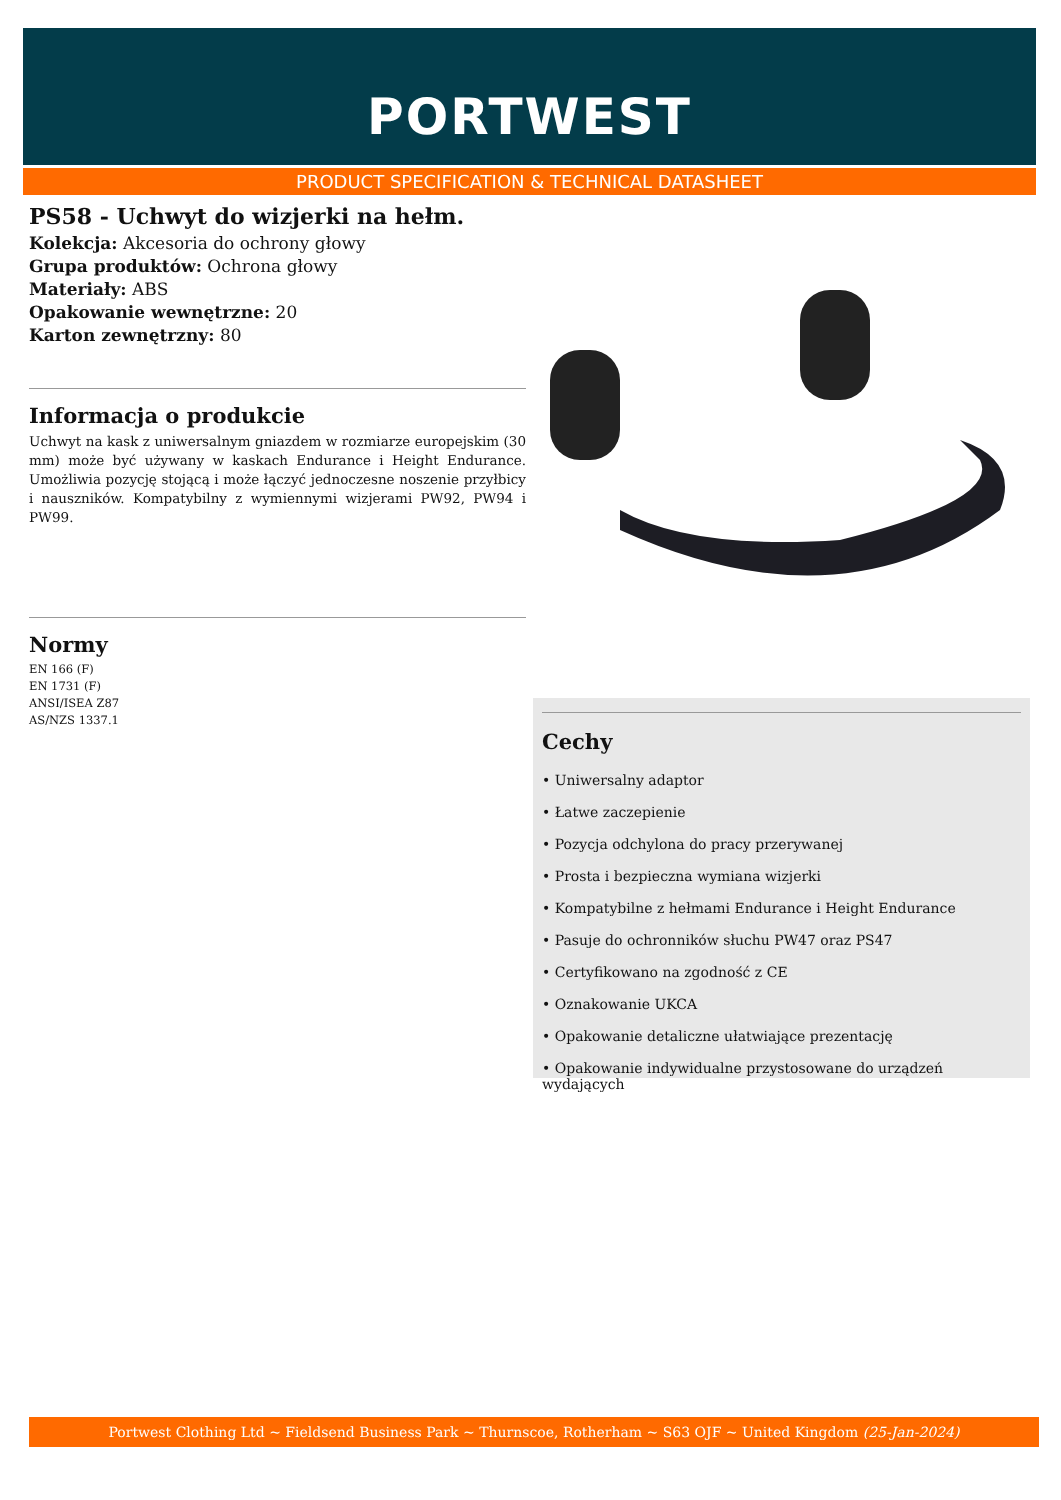PORTWEST
PRODUCT SPECIFICATION & TECHNICAL DATASHEET
PS58 - Uchwyt do wizjerki na hełm.
Kolekcja: Akcesoria do ochrony głowy
Grupa produktów: Ochrona głowy
Materiały: ABS
Opakowanie wewnętrzne: 20
Karton zewnętrzny: 80
Informacja o produkcie
Uchwyt na kask z uniwersalnym gniazdem w rozmiarze europejskim (30 mm) może być używany w kaskach Endurance i Height Endurance. Umożliwia pozycję stojącą i może łączyć jednoczesne noszenie przyłbicy i nauszników. Kompatybilny z wymiennymi wizjerami PW92, PW94 i PW99.
Normy
EN 166 (F)
EN 1731 (F)
ANSI/ISEA Z87
AS/NZS 1337.1
Cechy
• Uniwersalny adaptor
• Łatwe zaczepienie
• Pozycja odchylona do pracy przerywanej
• Prosta i bezpieczna wymiana wizjerki
• Kompatybilne z hełmami Endurance i Height Endurance
• Pasuje do ochronników słuchu PW47 oraz PS47
• Certyfikowano na zgodność z CE
• Oznakowanie UKCA
• Opakowanie detaliczne ułatwiające prezentację
• Opakowanie indywidualne przystosowane do urządzeń wydających
Portwest Clothing Ltd ~ Fieldsend Business Park ~ Thurnscoe, Rotherham ~ S63 OJF ~ United Kingdom (25-Jan-2024)